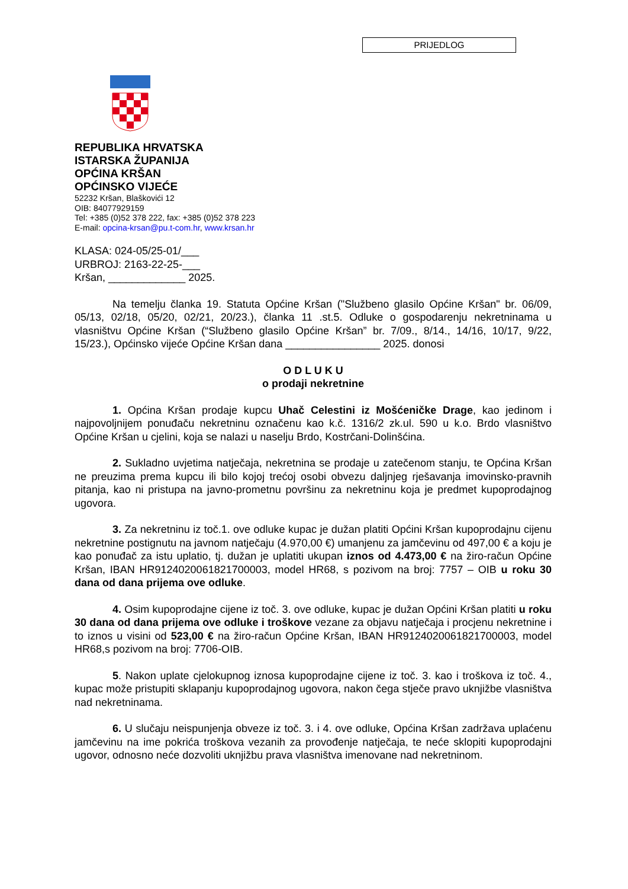PRIJEDLOG
REPUBLIKA HRVATSKA
ISTARSKA ŽUPANIJA
OPĆINA KRŠAN
OPĆINSKO VIJEĆE
52232 Kršan, Blaškovići 12
OIB: 84077929159
Tel: +385 (0)52 378 222, fax: +385 (0)52 378 223
E-mail: opcina-krsan@pu.t-com.hr, www.krsan.hr
KLASA: 024-05/25-01/___
URBROJ: 2163-22-25-___
Kršan, _____________ 2025.
Na temelju članka 19. Statuta Općine Kršan ("Službeno glasilo Općine Kršan" br. 06/09, 05/13, 02/18, 05/20, 02/21, 20/23.), članka 11 .st.5. Odluke o gospodarenju nekretninama u vlasništvu Općine Kršan (“Službeno glasilo Općine Kršan” br. 7/09., 8/14., 14/16, 10/17, 9/22, 15/23.), Općinsko vijeće Općine Kršan dana ________________ 2025. donosi
O D L U K U
o prodaji nekretnine
1. Općina Kršan prodaje kupcu Uhač Celestini iz Mošćeničke Drage, kao jedinom i najpovoljnijem ponuđaču nekretninu označenu kao k.č. 1316/2 zk.ul. 590 u k.o. Brdo vlasništvo Općine Kršan u cjelini, koja se nalazi u naselju Brdo, Kostrčani-Dolinšćina.
2. Sukladno uvjetima natječaja, nekretnina se prodaje u zatečenom stanju, te Općina Kršan ne preuzima prema kupcu ili bilo kojoj trećoj osobi obvezu daljnjeg rješavanja imovinsko-pravnih pitanja, kao ni pristupa na javno-prometnu površinu za nekretninu koja je predmet kupoprodajnog ugovora.
3. Za nekretninu iz toč.1. ove odluke kupac je dužan platiti Općini Kršan kupoprodajnu cijenu nekretnine postignutu na javnom natječaju (4.970,00 €) umanjenu za jamčevinu od 497,00 € a koju je kao ponuđač za istu uplatio, tj. dužan je uplatiti ukupan iznos od 4.473,00 € na žiro-račun Općine Kršan, IBAN HR9124020061821700003, model HR68, s pozivom na broj: 7757 – OIB u roku 30 dana od dana prijema ove odluke.
4. Osim kupoprodajne cijene iz toč. 3. ove odluke, kupac je dužan Općini Kršan platiti u roku 30 dana od dana prijema ove odluke i troškove vezane za objavu natječaja i procjenu nekretnine i to iznos u visini od 523,00 € na žiro-račun Općine Kršan, IBAN HR9124020061821700003, model HR68,s pozivom na broj: 7706-OIB.
5. Nakon uplate cjelokupnog iznosa kupoprodajne cijene iz toč. 3. kao i troškova iz toč. 4., kupac može pristupiti sklapanju kupoprodajnog ugovora, nakon čega stječe pravo uknjižbe vlasništva nad nekretninama.
6. U slučaju neispunjenja obveze iz toč. 3. i 4. ove odluke, Općina Kršan zadržava uplaćenu jamčevinu na ime pokrića troškova vezanih za provođenje natječaja, te neće sklopiti kupoprodajni ugovor, odnosno neće dozvoliti uknjižbu prava vlasništva imenovane nad nekretninom.